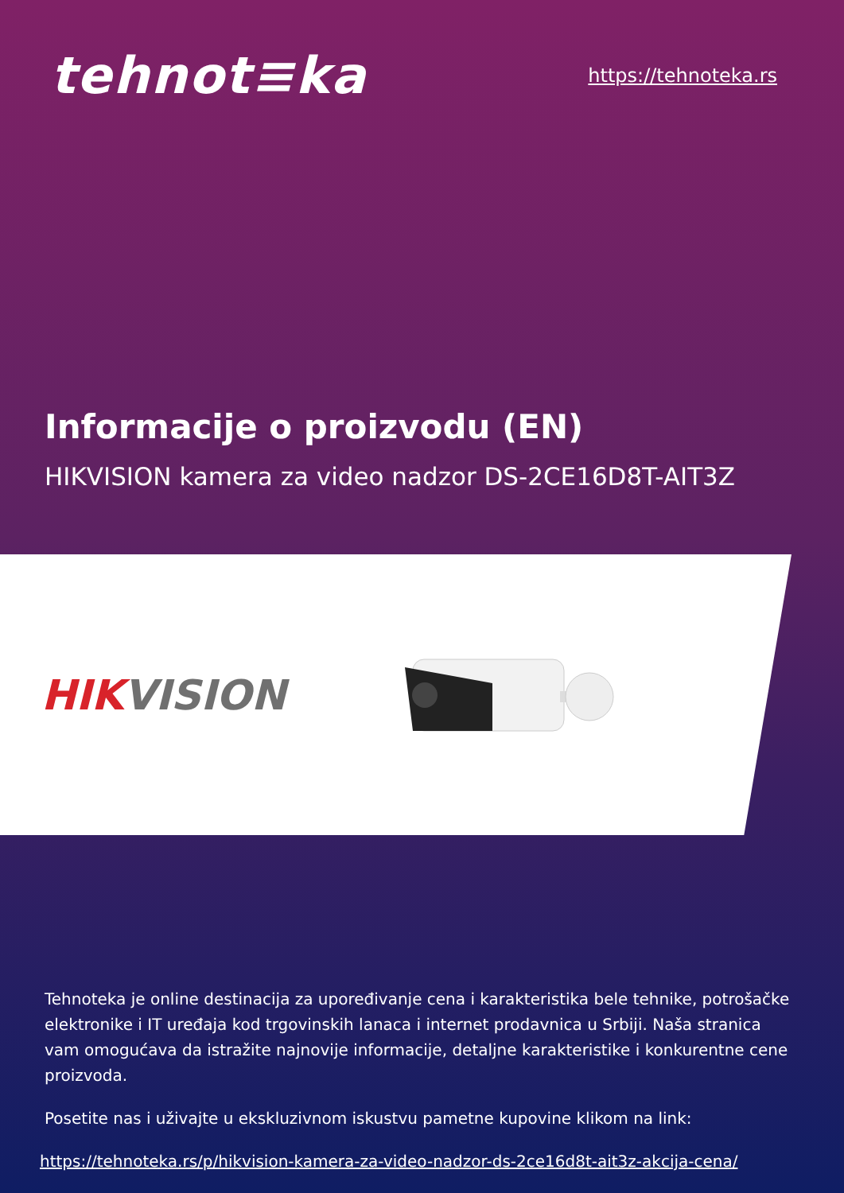tehnot≡ka
https://tehnoteka.rs
Informacije o proizvodu (EN)
HIKVISION kamera za video nadzor DS-2CE16D8T-AIT3Z
HIK VISION
Tehnoteka je online destinacija za upoređivanje cena i karakteristika bele tehnike, potrošačke elektronike i IT uređaja kod trgovinskih lanaca i internet prodavnica u Srbiji. Naša stranica vam omogućava da istražite najnovije informacije, detaljne karakteristike i konkurentne cene proizvoda.
Posetite nas i uživajte u ekskluzivnom iskustvu pametne kupovine klikom na link:
https://tehnoteka.rs/p/hikvision-kamera-za-video-nadzor-ds-2ce16d8t-ait3z-akcija-cena/